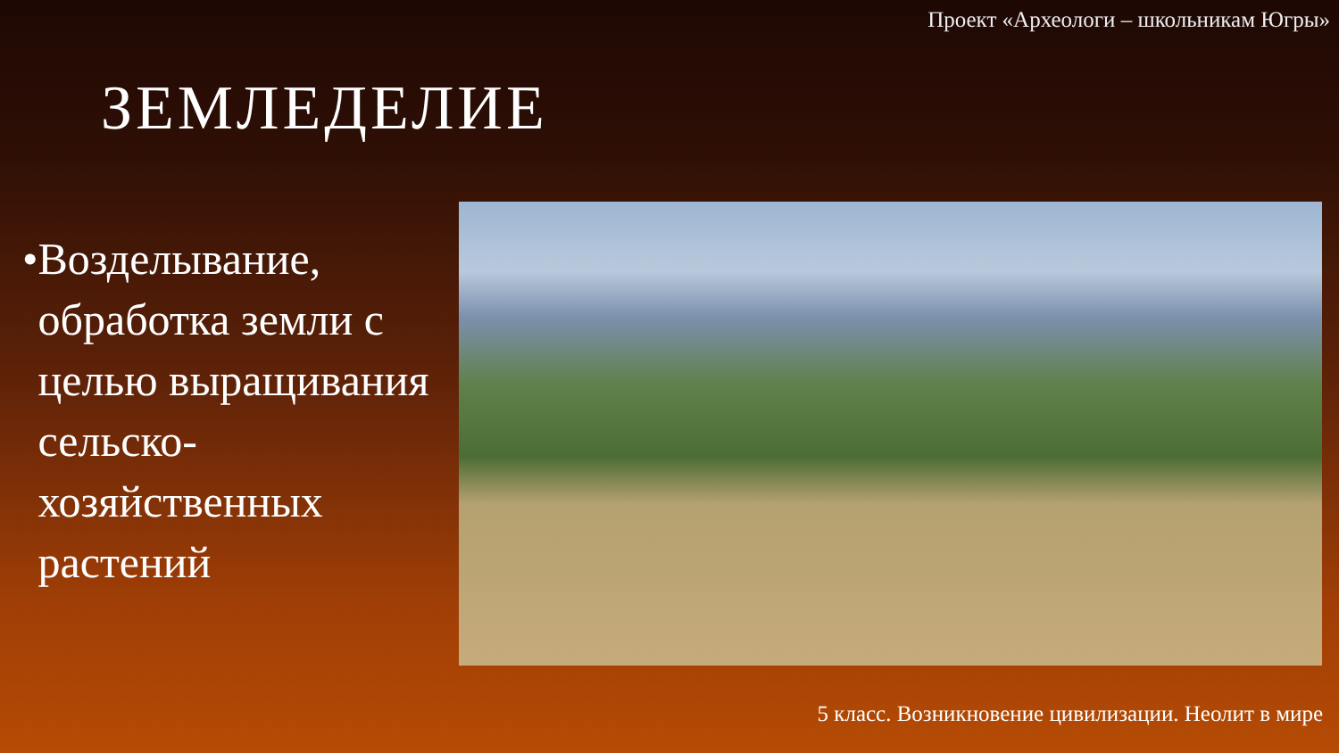Проект «Археологи – школьникам Югры»
ЗЕМЛЕДЕЛИЕ
• Возделывание, обработка земли с целью выращивания сельско-хозяйственных растений
5 класс. Возникновение цивилизации. Неолит в мире